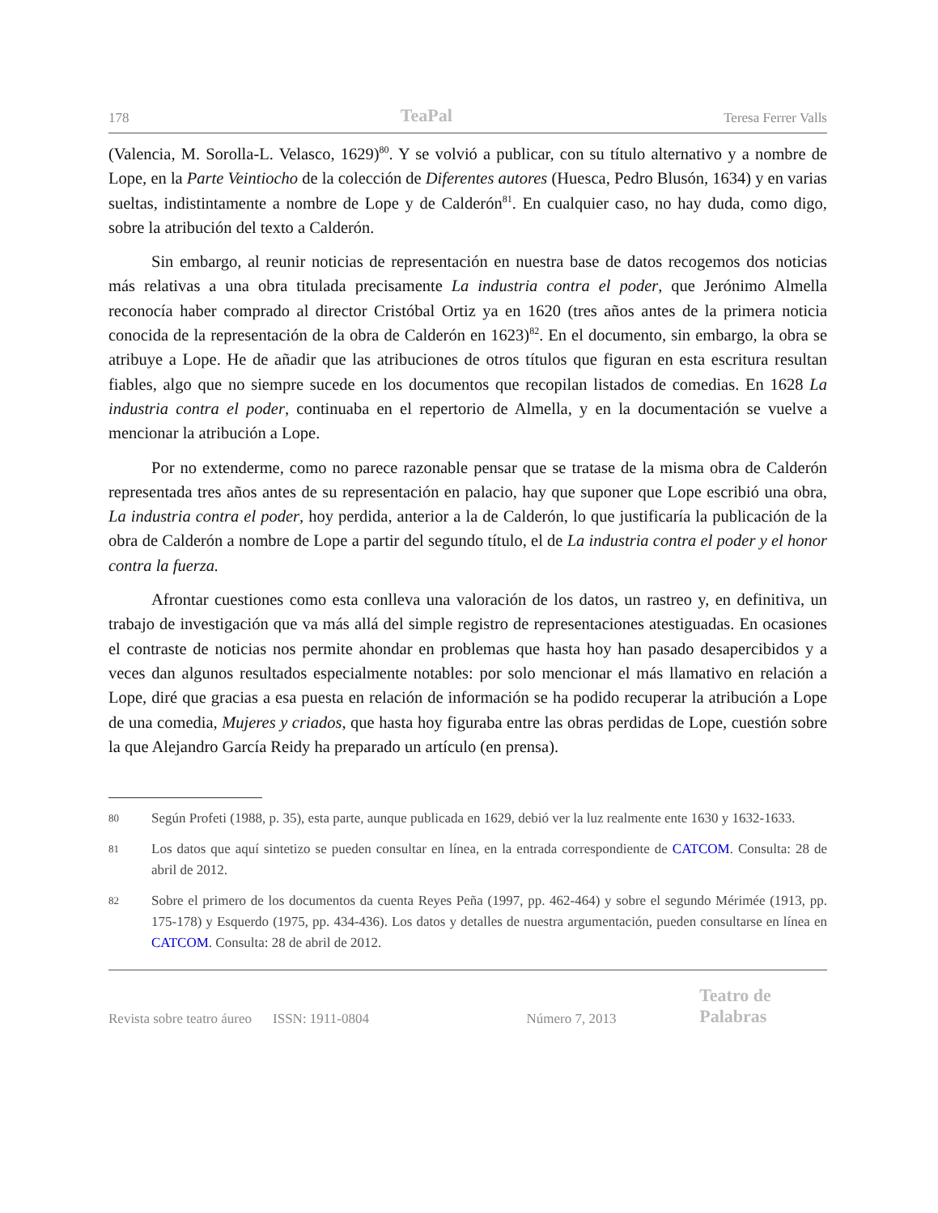178 TeaPal Teresa Ferrer Valls
(Valencia, M. Sorolla-L. Velasco, 1629)<sup>80</sup>. Y se volvió a publicar, con su título alternativo y a nombre de Lope, en la Parte Veintiocho de la colección de Diferentes autores (Huesca, Pedro Blusón, 1634) y en varias sueltas, indistintamente a nombre de Lope y de Calderón<sup>81</sup>. En cualquier caso, no hay duda, como digo, sobre la atribución del texto a Calderón.
Sin embargo, al reunir noticias de representación en nuestra base de datos recogemos dos noticias más relativas a una obra titulada precisamente La industria contra el poder, que Jerónimo Almella reconocía haber comprado al director Cristóbal Ortiz ya en 1620 (tres años antes de la primera noticia conocida de la representación de la obra de Calderón en 1623)<sup>82</sup>. En el documento, sin embargo, la obra se atribuye a Lope. He de añadir que las atribuciones de otros títulos que figuran en esta escritura resultan fiables, algo que no siempre sucede en los documentos que recopilan listados de comedias. En 1628 La industria contra el poder, continuaba en el repertorio de Almella, y en la documentación se vuelve a mencionar la atribución a Lope.
Por no extenderme, como no parece razonable pensar que se tratase de la misma obra de Calderón representada tres años antes de su representación en palacio, hay que suponer que Lope escribió una obra, La industria contra el poder, hoy perdida, anterior a la de Calderón, lo que justificaría la publicación de la obra de Calderón a nombre de Lope a partir del segundo título, el de La industria contra el poder y el honor contra la fuerza.
Afrontar cuestiones como esta conlleva una valoración de los datos, un rastreo y, en definitiva, un trabajo de investigación que va más allá del simple registro de representaciones atestiguadas. En ocasiones el contraste de noticias nos permite ahondar en problemas que hasta hoy han pasado desapercibidos y a veces dan algunos resultados especialmente notables: por solo mencionar el más llamativo en relación a Lope, diré que gracias a esa puesta en relación de información se ha podido recuperar la atribución a Lope de una comedia, Mujeres y criados, que hasta hoy figuraba entre las obras perdidas de Lope, cuestión sobre la que Alejandro García Reidy ha preparado un artículo (en prensa).
80
Según Profeti (1988, p. 35), esta parte, aunque publicada en 1629, debió ver la luz realmente ente 1630 y 1632-1633.
81
Los datos que aquí sintetizo se pueden consultar en línea, en la entrada correspondiente de CATCOM. Consulta: 28 de abril de 2012.
82
Sobre el primero de los documentos da cuenta Reyes Peña (1997, pp. 462-464) y sobre el segundo Mérimée (1913, pp. 175-178) y Esquerdo (1975, pp. 434-436). Los datos y detalles de nuestra argumentación, pueden consultarse en línea en CATCOM. Consulta: 28 de abril de 2012.
Revista sobre teatro áureo ISSN: 1911-0804 Número 7, 2013 Teatro de Palabras